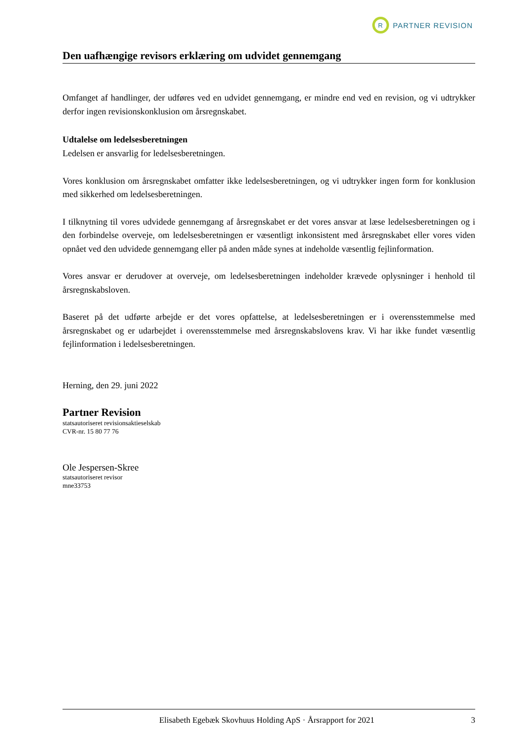R
PARTNER REVISION
Den uafhængige revisors erklæring om udvidet gennemgang
Omfanget af handlinger, der udføres ved en udvidet gennemgang, er mindre end ved en revision, og vi udtrykker derfor ingen revisionskonklusion om årsregnskabet.
Udtalelse om ledelsesberetningen
Ledelsen er ansvarlig for ledelsesberetningen.
Vores konklusion om årsregnskabet omfatter ikke ledelsesberetningen, og vi udtrykker ingen form for konklusion med sikkerhed om ledelsesberetningen.
I tilknytning til vores udvidede gennemgang af årsregnskabet er det vores ansvar at læse ledelsesberetningen og i den forbindelse overveje, om ledelsesberetningen er væsentligt inkonsistent med årsregnskabet eller vores viden opnået ved den udvidede gennemgang eller på anden måde synes at indeholde væsentlig fejlinformation.
Vores ansvar er derudover at overveje, om ledelsesberetningen indeholder krævede oplysninger i henhold til årsregnskabsloven.
Baseret på det udførte arbejde er det vores opfattelse, at ledelsesberetningen er i overensstemmelse med årsregnskabet og er udarbejdet i overensstemmelse med årsregnskabslovens krav. Vi har ikke fundet væsentlig fejlinformation i ledelsesberetningen.
Herning, den 29. juni 2022
Partner Revision
statsautoriseret revisionsaktieselskab
CVR-nr. 15 80 77 76
Ole Jespersen-Skree
statsautoriseret revisor
mne33753
Elisabeth Egebæk Skovhuus Holding ApS · Årsrapport for 2021 3